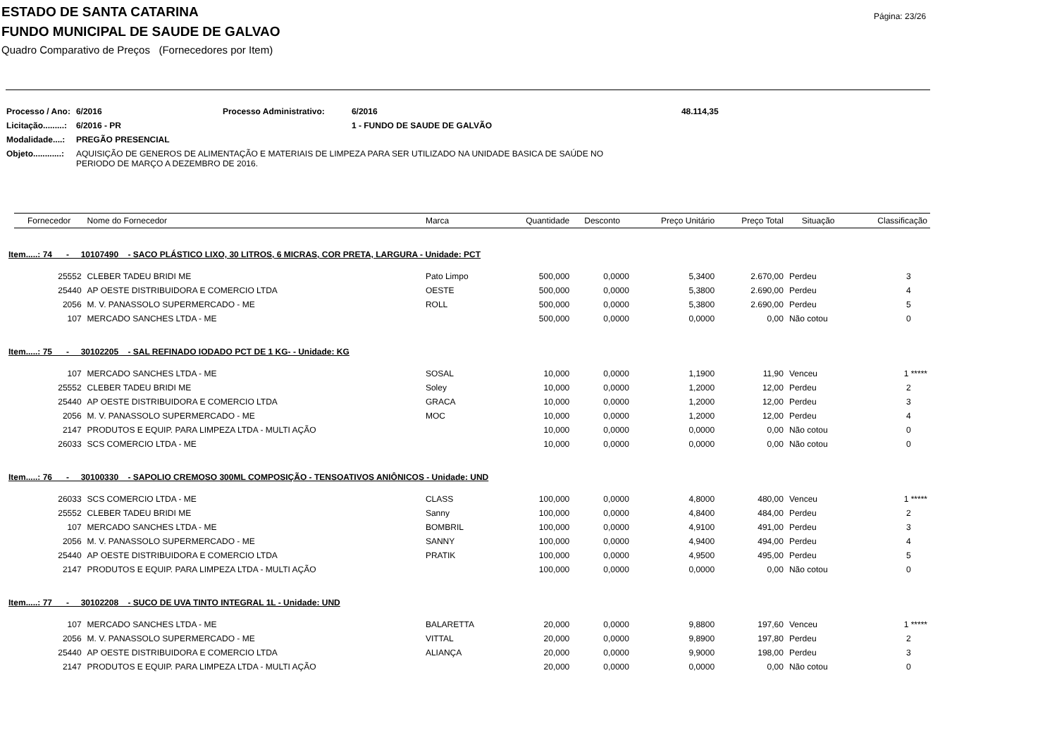Página: 23/26
ESTADO DE SANTA CATARINA
FUNDO MUNICIPAL DE SAUDE DE GALVAO
Quadro Comparativo de Preços (Fornecedores por Item)
| Processo / Ano: | 6/2016 | Processo Administrativo: | 6/2016 | 48.114,35 |
| Licitação.........: | 6/2016 - PR | | 1 - FUNDO DE SAUDE DE GALVÃO | |
| Modalidade....: | PREGÃO PRESENCIAL | | | |
| Objeto............: | AQUISIÇÃO DE GENEROS DE ALIMENTAÇÃO E MATERIAIS DE LIMPEZA PARA SER UTILIZADO NA UNIDADE BASICA DE SAÚDE NO PERIODO DE MARÇO A DEZEMBRO DE 2016. | | | |
| | Fornecedor | Nome do Fornecedor | Marca | Quantidade | Desconto | Preço Unitário | Preço Total | Situação | Classificação |
| Item.....: 74 - 10107490 - SACO PLÁSTICO LIXO, 30 LITROS, 6 MICRAS, COR PRETA, LARGURA - Unidade: PCT | | | | | | | | | |
| | 25552 | CLEBER TADEU BRIDI ME | Pato Limpo | 500,000 | 0,0000 | 5,3400 | 2.670,00 | Perdeu | 3 |
| | 25440 | AP OESTE DISTRIBUIDORA E COMERCIO LTDA | OESTE | 500,000 | 0,0000 | 5,3800 | 2.690,00 | Perdeu | 4 |
| | 2056 | M. V. PANASSOLO SUPERMERCADO - ME | ROLL | 500,000 | 0,0000 | 5,3800 | 2.690,00 | Perdeu | 5 |
| | 107 | MERCADO SANCHES LTDA - ME | | 500,000 | 0,0000 | 0,0000 | 0,00 | Não cotou | 0 |
| Item.....: 75 - 30102205 - SAL REFINADO IODADO PCT DE 1 KG- - Unidade: KG | | | | | | | | | |
| | 107 | MERCADO SANCHES LTDA - ME | SOSAL | 10,000 | 0,0000 | 1,1900 | 11,90 | Venceu | 1 ***** |
| | 25552 | CLEBER TADEU BRIDI ME | Soley | 10,000 | 0,0000 | 1,2000 | 12,00 | Perdeu | 2 |
| | 25440 | AP OESTE DISTRIBUIDORA E COMERCIO LTDA | GRACA | 10,000 | 0,0000 | 1,2000 | 12,00 | Perdeu | 3 |
| | 2056 | M. V. PANASSOLO SUPERMERCADO - ME | MOC | 10,000 | 0,0000 | 1,2000 | 12,00 | Perdeu | 4 |
| | 2147 | PRODUTOS E EQUIP. PARA LIMPEZA LTDA - MULTI AÇÃO | | 10,000 | 0,0000 | 0,0000 | 0,00 | Não cotou | 0 |
| | 26033 | SCS COMERCIO LTDA - ME | | 10,000 | 0,0000 | 0,0000 | 0,00 | Não cotou | 0 |
| Item.....: 76 - 30100330 - SAPOLIO CREMOSO 300ML COMPOSIÇÃO - TENSOATIVOS ANIÔNICOS - Unidade: UND | | | | | | | | | |
| | 26033 | SCS COMERCIO LTDA - ME | CLASS | 100,000 | 0,0000 | 4,8000 | 480,00 | Venceu | 1 ***** |
| | 25552 | CLEBER TADEU BRIDI ME | Sanny | 100,000 | 0,0000 | 4,8400 | 484,00 | Perdeu | 2 |
| | 107 | MERCADO SANCHES LTDA - ME | BOMBRIL | 100,000 | 0,0000 | 4,9100 | 491,00 | Perdeu | 3 |
| | 2056 | M. V. PANASSOLO SUPERMERCADO - ME | SANNY | 100,000 | 0,0000 | 4,9400 | 494,00 | Perdeu | 4 |
| | 25440 | AP OESTE DISTRIBUIDORA E COMERCIO LTDA | PRATIK | 100,000 | 0,0000 | 4,9500 | 495,00 | Perdeu | 5 |
| | 2147 | PRODUTOS E EQUIP. PARA LIMPEZA LTDA - MULTI AÇÃO | | 100,000 | 0,0000 | 0,0000 | 0,00 | Não cotou | 0 |
| Item.....: 77 - 30102208 - SUCO DE UVA TINTO INTEGRAL 1L - Unidade: UND | | | | | | | | | |
| | 107 | MERCADO SANCHES LTDA - ME | BALARETTA | 20,000 | 0,0000 | 9,8800 | 197,60 | Venceu | 1 ***** |
| | 2056 | M. V. PANASSOLO SUPERMERCADO - ME | VITTAL | 20,000 | 0,0000 | 9,8900 | 197,80 | Perdeu | 2 |
| | 25440 | AP OESTE DISTRIBUIDORA E COMERCIO LTDA | ALIANÇA | 20,000 | 0,0000 | 9,9000 | 198,00 | Perdeu | 3 |
| | 2147 | PRODUTOS E EQUIP. PARA LIMPEZA LTDA - MULTI AÇÃO | | 20,000 | 0,0000 | 0,0000 | 0,00 | Não cotou | 0 |